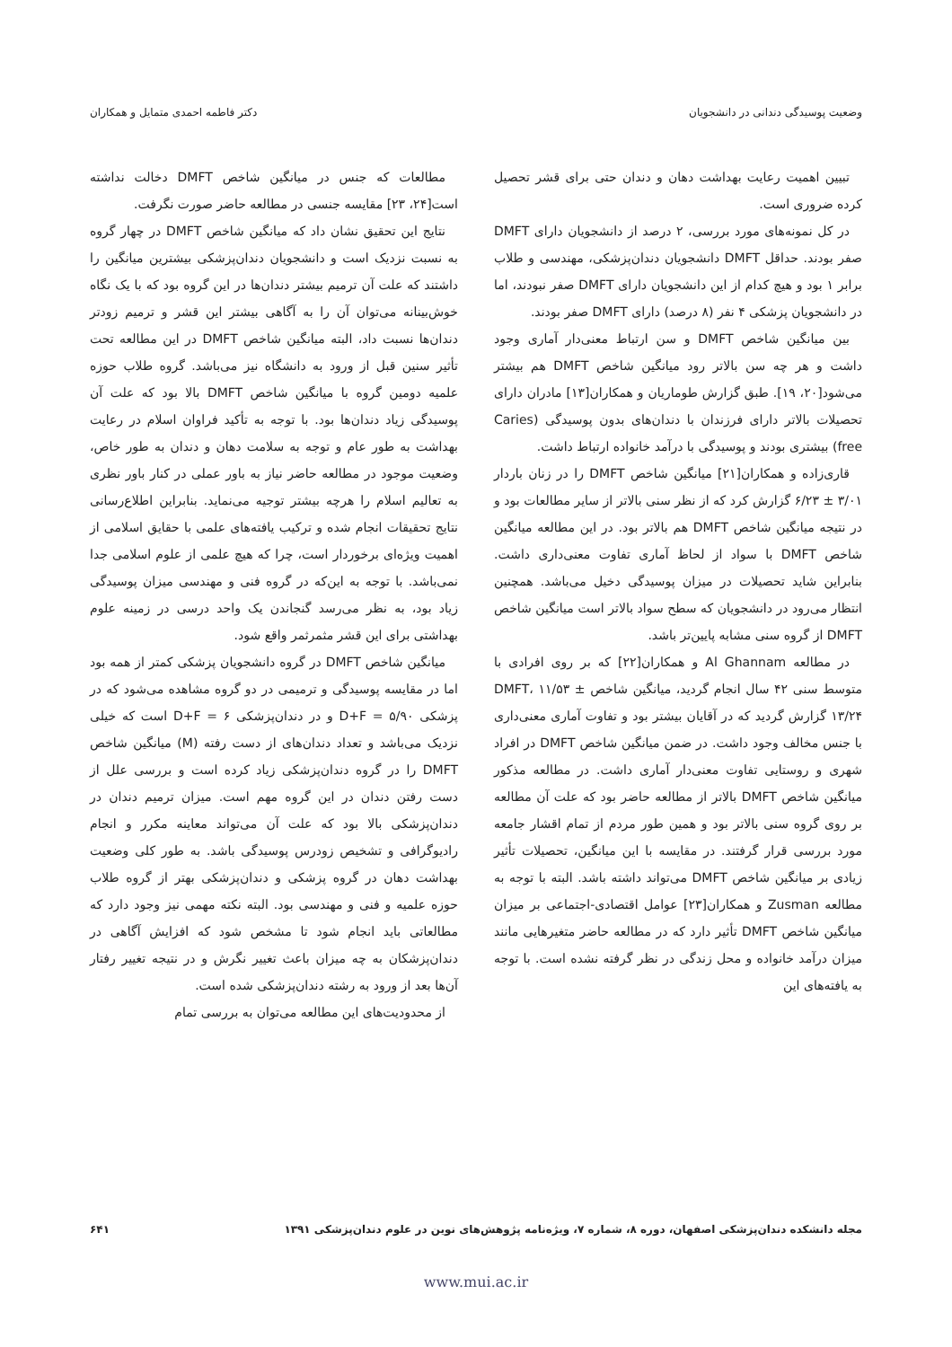وضعیت پوسیدگی دندانی در دانشجویان دکتر فاطمه احمدی متمایل و همکاران
تبیین اهمیت رعایت بهداشت دهان و دندان حتی برای قشر تحصیل کرده ضروری است.
در کل نمونه‌های مورد بررسی، ۲ درصد از دانشجویان دارای DMFT صفر بودند. حداقل DMFT دانشجویان دندان‌پزشکی، مهندسی و طلاب برابر ۱ بود و هیچ کدام از این دانشجویان دارای DMFT صفر نبودند، اما در دانشجویان پزشکی ۴ نفر (۸ درصد) دارای DMFT صفر بودند.
بین میانگین شاخص DMFT و سن ارتباط معنی‌دار آماری وجود داشت و هر چه سن بالاتر رود میانگین شاخص DMFT هم بیشتر می‌شود[۲۰، ۱۹]. طبق گزارش طوماریان و همکاران[۱۳] مادران دارای تحصیلات بالاتر دارای فرزندان با دندان‌های بدون پوسیدگی (Caries free) بیشتری بودند و پوسیدگی با درآمد خانواده ارتباط داشت.
قاری‌زاده و همکاران[۲۱] میانگین شاخص DMFT را در زنان باردار ۳/۰۱ ± ۶/۲۳ گزارش کرد که از نظر سنی بالاتر از سایر مطالعات بود و در نتیجه میانگین شاخص DMFT هم بالاتر بود. در این مطالعه میانگین شاخص DMFT با سواد از لحاظ آماری تفاوت معنی‌داری داشت. بنابراین شاید تحصیلات در میزان پوسیدگی دخیل می‌باشد. همچنین انتظار می‌رود در دانشجویان که سطح سواد بالاتر است میانگین شاخص DMFT از گروه سنی مشابه پایین‌تر باشد.
در مطالعه Al Ghannam و همکاران[۲۲] که بر روی افرادی با متوسط سنی ۴۲ سال انجام گردید، میانگین شاخص DMFT، ۱۱/۵۳ ± ۱۳/۲۴ گزارش گردید که در آقایان بیشتر بود و تفاوت آماری معنی‌داری با جنس مخالف وجود داشت. در ضمن میانگین شاخص DMFT در افراد شهری و روستایی تفاوت معنی‌دار آماری داشت. در مطالعه مذکور میانگین شاخص DMFT بالاتر از مطالعه حاضر بود که علت آن مطالعه بر روی گروه سنی بالاتر بود و همین طور مردم از تمام اقشار جامعه مورد بررسی قرار گرفتند. در مقایسه با این میانگین، تحصیلات تأثیر زیادی بر میانگین شاخص DMFT می‌تواند داشته باشد. البته با توجه به مطالعه Zusman و همکاران[۲۳] عوامل اقتصادی-اجتماعی بر میزان میانگین شاخص DMFT تأثیر دارد که در مطالعه حاضر متغیرهایی مانند میزان درآمد خانواده و محل زندگی در نظر گرفته نشده است. با توجه به یافته‌های این
مطالعات که جنس در میانگین شاخص DMFT دخالت نداشته است[۲۴، ۲۳] مقایسه جنسی در مطالعه حاضر صورت نگرفت.
نتایج این تحقیق نشان داد که میانگین شاخص DMFT در چهار گروه به نسبت نزدیک است و دانشجویان دندان‌پزشکی بیشترین میانگین را داشتند که علت آن ترمیم بیشتر دندان‌ها در این گروه بود که با یک نگاه خوش‌بینانه می‌توان آن را به آگاهی بیشتر این قشر و ترمیم زودتر دندان‌ها نسبت داد، البته میانگین شاخص DMFT در این مطالعه تحت تأثیر سنین قبل از ورود به دانشگاه نیز می‌باشد. گروه طلاب حوزه علمیه دومین گروه با میانگین شاخص DMFT بالا بود که علت آن پوسیدگی زیاد دندان‌ها بود. با توجه به تأکید فراوان اسلام در رعایت بهداشت به طور عام و توجه به سلامت دهان و دندان به طور خاص، وضعیت موجود در مطالعه حاضر نیاز به باور عملی در کنار باور نظری به تعالیم اسلام را هرچه بیشتر توجیه می‌نماید. بنابراین اطلاع‌رسانی نتایج تحقیقات انجام شده و ترکیب یافته‌های علمی با حقایق اسلامی از اهمیت ویژه‌ای برخوردار است، چرا که هیچ علمی از علوم اسلامی جدا نمی‌باشد. با توجه به این‌که در گروه فنی و مهندسی میزان پوسیدگی زیاد بود، به نظر می‌رسد گنجاندن یک واحد درسی در زمینه علوم بهداشتی برای این قشر مثمرثمر واقع شود.
میانگین شاخص DMFT در گروه دانشجویان پزشکی کمتر از همه بود اما در مقایسه پوسیدگی و ترمیمی در دو گروه مشاهده می‌شود که در پزشکی D+F = ۵/۹۰ و در دندان‌پزشکی D+F = ۶ است که خیلی نزدیک می‌باشد و تعداد دندان‌های از دست رفته (M) میانگین شاخص DMFT را در گروه دندان‌پزشکی زیاد کرده است و بررسی علل از دست رفتن دندان در این گروه مهم است. میزان ترمیم دندان در دندان‌پزشکی بالا بود که علت آن می‌تواند معاینه مکرر و انجام رادیوگرافی و تشخیص زودرس پوسیدگی باشد. به طور کلی وضعیت بهداشت دهان در گروه پزشکی و دندان‌پزشکی بهتر از گروه طلاب حوزه علمیه و فنی و مهندسی بود. البته نکته مهمی نیز وجود دارد که مطالعاتی باید انجام شود تا مشخص شود که افزایش آگاهی در دندان‌پزشکان به چه میزان باعث تغییر نگرش و در نتیجه تغییر رفتار آن‌ها بعد از ورود به رشته دندان‌پزشکی شده است.
از محدودیت‌های این مطالعه می‌توان به بررسی تمام
مجله دانشکده دندان‌پزشکی اصفهان، دوره ۸، شماره ۷، ویژه‌نامه پژوهش‌های نوین در علوم دندان‌پزشکی ۱۳۹۱ ۶۴۱
www.mui.ac.ir